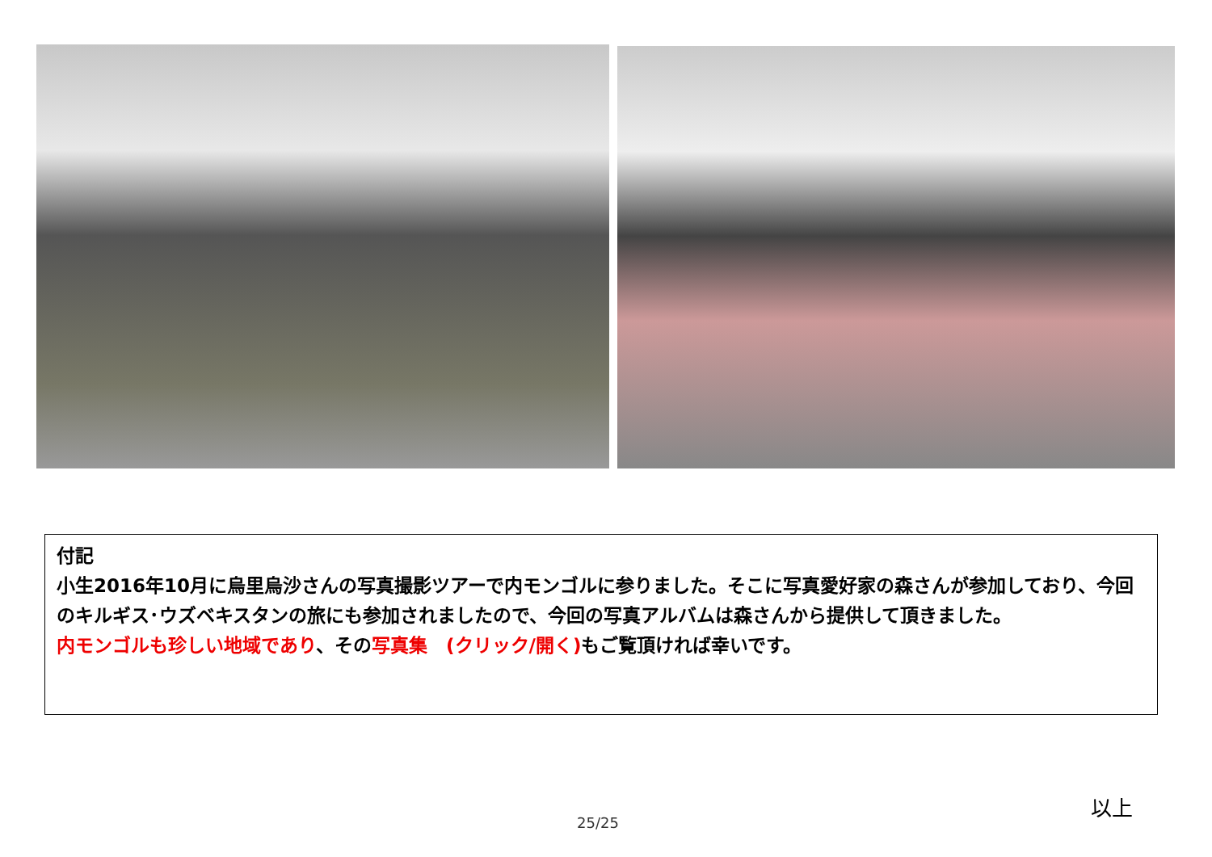付記
小生2016年10月に烏里烏沙さんの写真撮影ツアーで内モンゴルに参りました。そこに写真愛好家の森さんが参加しており、今回のキルギス･ウズベキスタンの旅にも参加されましたので、今回の写真アルバムは森さんから提供して頂きました。
内モンゴルも珍しい地域であり、その写真集　(クリック/開く) もご覧頂ければ幸いです。
以上
25/25